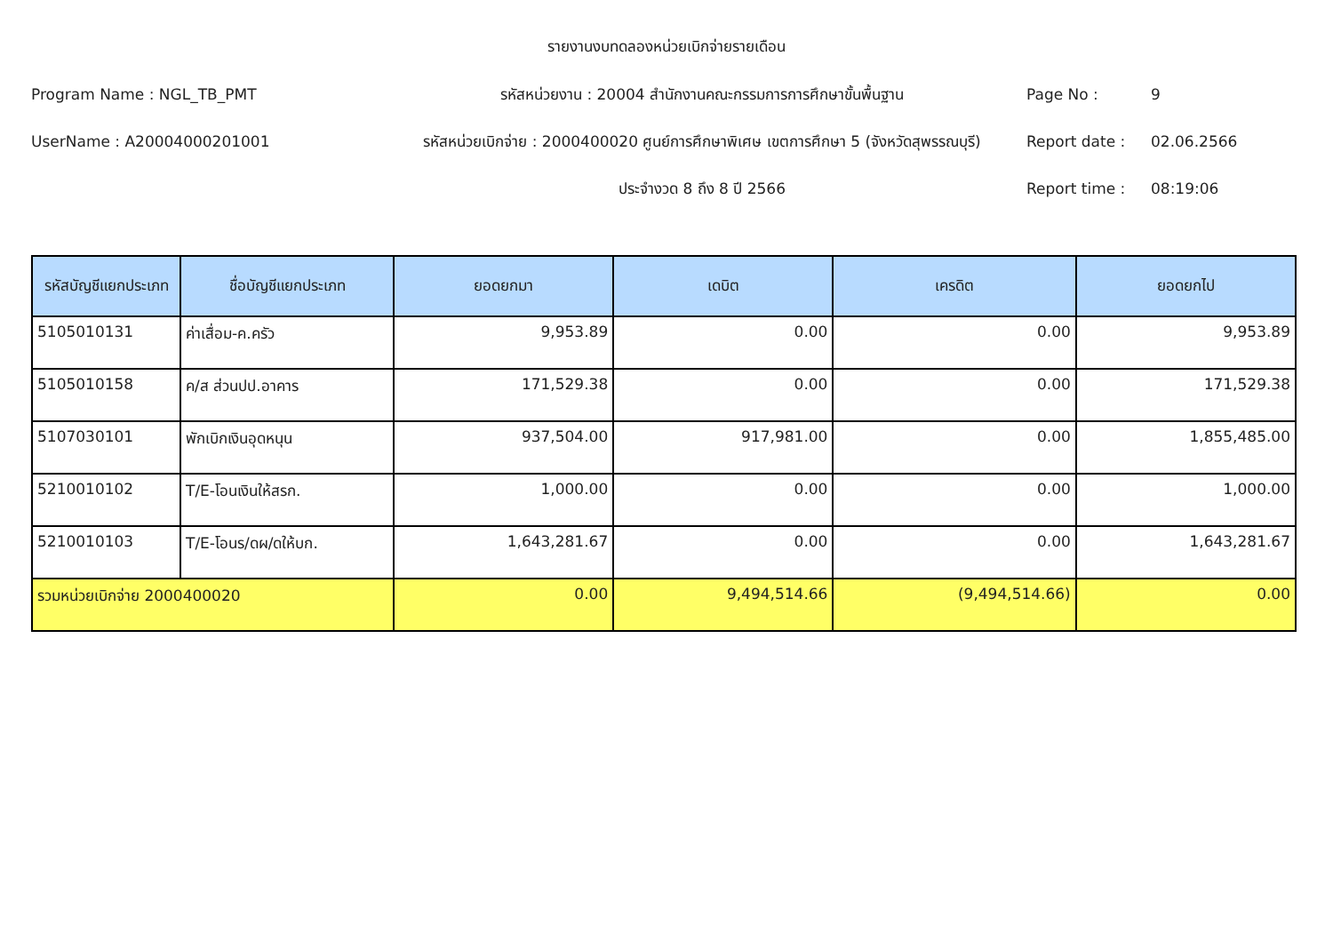รายงานงบทดลองหน่วยเบิกจ่ายรายเดือน
Program Name : NGL_TB_PMT
รหัสหน่วยงาน : 20004 สำนักงานคณะกรรมการการศึกษาขั้นพื้นฐาน
Page No :
9
UserName : A20004000201001
รหัสหน่วยเบิกจ่าย : 2000400020 ศูนย์การศึกษาพิเศษ เขตการศึกษา 5 (จังหวัดสุพรรณบุรี)
Report date :
02.06.2566
ประจำงวด 8 ถึง 8 ปี 2566
Report time :
08:19:06
| รหัสบัญชีแยกประเภท | ชื่อบัญชีแยกประเภท | ยอดยกมา | เดบิต | เครดิต | ยอดยกไป |
| --- | --- | --- | --- | --- | --- |
| 5105010131 | ค่าเสื่อม-ค.ครัว | 9,953.89 | 0.00 | 0.00 | 9,953.89 |
| 5105010158 | ค/ส ส่วนปป.อาคาร | 171,529.38 | 0.00 | 0.00 | 171,529.38 |
| 5107030101 | พักเบิกเงินอุดหนุน | 937,504.00 | 917,981.00 | 0.00 | 1,855,485.00 |
| 5210010102 | T/E-โอนเงินให้สรก. | 1,000.00 | 0.00 | 0.00 | 1,000.00 |
| 5210010103 | T/E-โอนร/ดผ/ดให้บก. | 1,643,281.67 | 0.00 | 0.00 | 1,643,281.67 |
| รวมหน่วยเบิกจ่าย 2000400020 | | 0.00 | 9,494,514.66 | (9,494,514.66) | 0.00 |